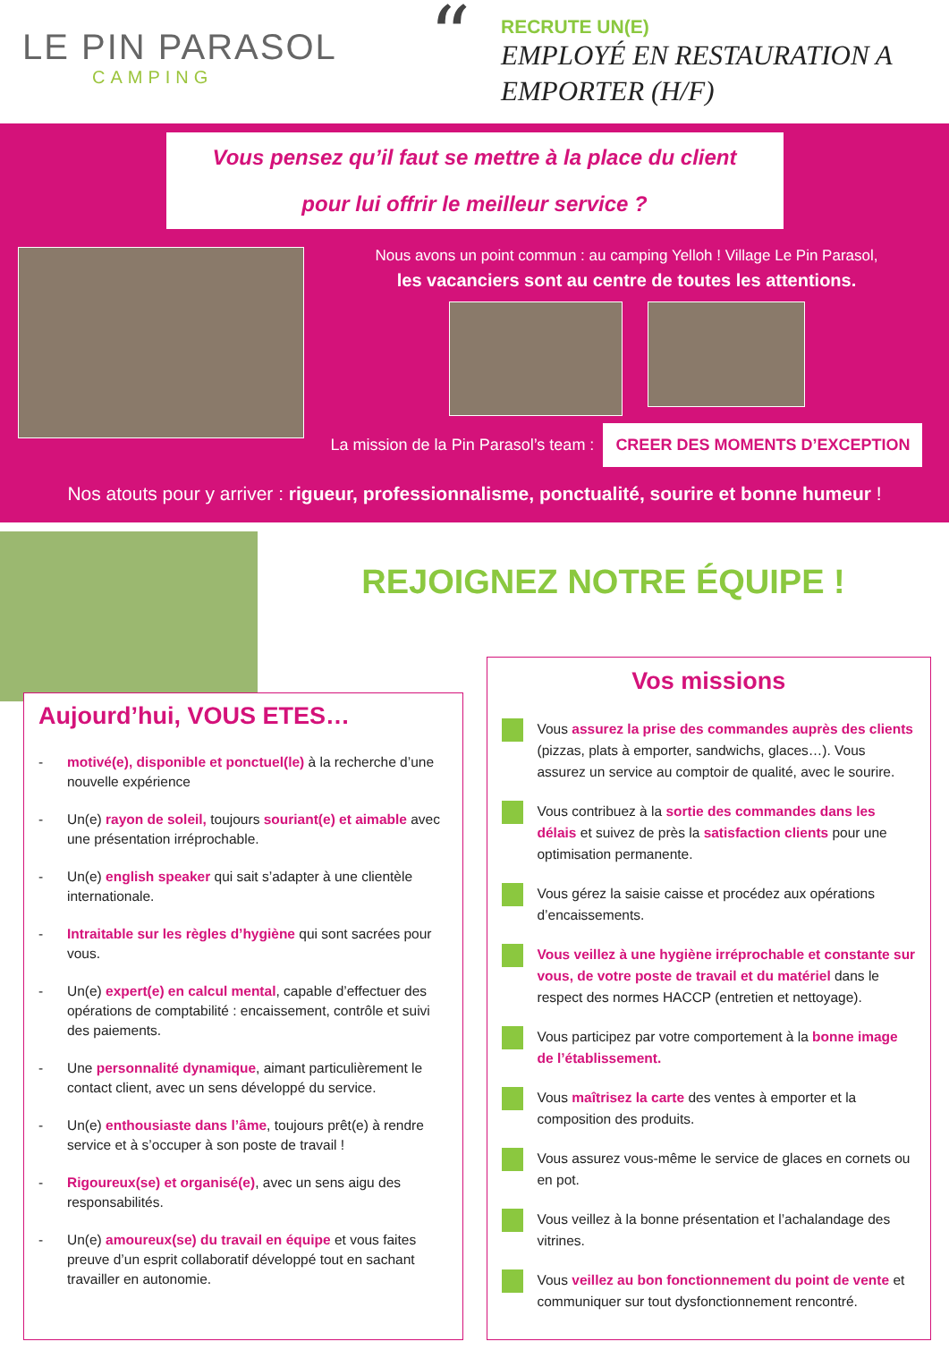LE PIN PARASOL
CAMPING
“
RECRUTE UN(E)
EMPLOYÉ EN RESTAURATION A
EMPORTER (H/F)
Vous pensez qu’il faut se mettre à la place du client
pour lui offrir le meilleur service ?
Nous avons un point commun : au camping Yelloh ! Village Le Pin Parasol,
les vacanciers sont au centre de toutes les attentions.
La mission de la Pin Parasol’s team : CREER DES MOMENTS D’EXCEPTION
Nos atouts pour y arriver : rigueur, professionnalisme, ponctualité, sourire et bonne humeur !
REJOIGNEZ NOTRE ÉQUIPE !
Aujourd’hui, VOUS ETES…
- motivé(e), disponible et ponctuel(le) à la recherche d’une nouvelle expérience
- Un(e) rayon de soleil, toujours souriant(e) et aimable avec une présentation irréprochable.
- Un(e) english speaker qui sait s’adapter à une clientèle internationale.
- Intraitable sur les règles d’hygiène qui sont sacrées pour vous.
- Un(e) expert(e) en calcul mental, capable d’effectuer des opérations de comptabilité : encaissement, contrôle et suivi des paiements.
- Une personnalité dynamique, aimant particulièrement le contact client, avec un sens développé du service.
- Un(e) enthousiaste dans l’âme, toujours prêt(e) à rendre service et à s’occuper à son poste de travail !
- Rigoureux(se) et organisé(e), avec un sens aigu des responsabilités.
- Un(e) amoureux(se) du travail en équipe et vous faites preuve d’un esprit collaboratif développé tout en sachant travailler en autonomie.
Vos missions
Vous assurez la prise des commandes auprès des clients (pizzas, plats à emporter, sandwichs, glaces…). Vous assurez un service au comptoir de qualité, avec le sourire.
Vous contribuez à la sortie des commandes dans les délais et suivez de près la satisfaction clients pour une optimisation permanente.
Vous gérez la saisie caisse et procédez aux opérations d’encaissements.
Vous veillez à une hygiène irréprochable et constante sur vous, de votre poste de travail et du matériel dans le respect des normes HACCP (entretien et nettoyage).
Vous participez par votre comportement à la bonne image de l’établissement.
Vous maîtrisez la carte des ventes à emporter et la composition des produits.
Vous assurez vous-même le service de glaces en cornets ou en pot.
Vous veillez à la bonne présentation et l’achalandage des vitrines.
Vous veillez au bon fonctionnement du point de vente et communiquer sur tout dysfonctionnement rencontré.